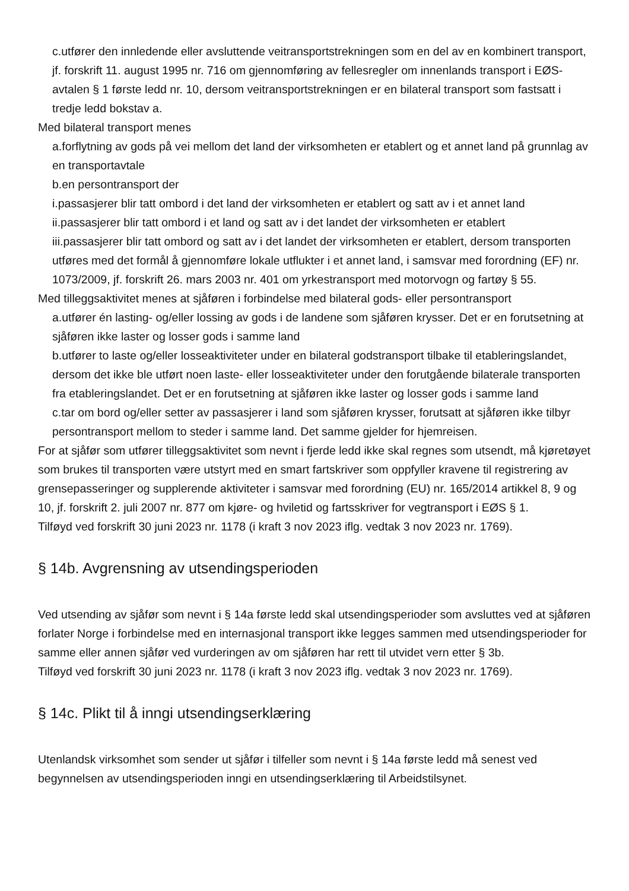c.utfører den innledende eller avsluttende veitransportstrekningen som en del av en kombinert transport, jf. forskrift 11. august 1995 nr. 716 om gjennomføring av fellesregler om innenlands transport i EØS-avtalen § 1 første ledd nr. 10, dersom veitransportstrekningen er en bilateral transport som fastsatt i tredje ledd bokstav a.
Med bilateral transport menes
a.forflytning av gods på vei mellom det land der virksomheten er etablert og et annet land på grunnlag av en transportavtale
b.en persontransport der
i.passasjerer blir tatt ombord i det land der virksomheten er etablert og satt av i et annet land
ii.passasjerer blir tatt ombord i et land og satt av i det landet der virksomheten er etablert
iii.passasjerer blir tatt ombord og satt av i det landet der virksomheten er etablert, dersom transporten utføres med det formål å gjennomføre lokale utflukter i et annet land, i samsvar med forordning (EF) nr. 1073/2009, jf. forskrift 26. mars 2003 nr. 401 om yrkestransport med motorvogn og fartøy § 55.
Med tilleggsaktivitet menes at sjåføren i forbindelse med bilateral gods- eller persontransport
a.utfører én lasting- og/eller lossing av gods i de landene som sjåføren krysser. Det er en forutsetning at sjåføren ikke laster og losser gods i samme land
b.utfører to laste og/eller losseaktiviteter under en bilateral godstransport tilbake til etableringslandet, dersom det ikke ble utført noen laste- eller losseaktiviteter under den forutgående bilaterale transporten fra etableringslandet. Det er en forutsetning at sjåføren ikke laster og losser gods i samme land
c.tar om bord og/eller setter av passasjerer i land som sjåføren krysser, forutsatt at sjåføren ikke tilbyr persontransport mellom to steder i samme land. Det samme gjelder for hjemreisen.
For at sjåfør som utfører tilleggsaktivitet som nevnt i fjerde ledd ikke skal regnes som utsendt, må kjøretøyet som brukes til transporten være utstyrt med en smart fartskriver som oppfyller kravene til registrering av grensepasseringer og supplerende aktiviteter i samsvar med forordning (EU) nr. 165/2014 artikkel 8, 9 og 10, jf. forskrift 2. juli 2007 nr. 877 om kjøre- og hviletid og fartsskriver for vegtransport i EØS § 1.
Tilføyd ved forskrift 30 juni 2023 nr. 1178 (i kraft 3 nov 2023 iflg. vedtak 3 nov 2023 nr. 1769).
§ 14b. Avgrensning av utsendingsperioden
Ved utsending av sjåfør som nevnt i § 14a første ledd skal utsendingsperioder som avsluttes ved at sjåføren forlater Norge i forbindelse med en internasjonal transport ikke legges sammen med utsendingsperioder for samme eller annen sjåfør ved vurderingen av om sjåføren har rett til utvidet vern etter § 3b.
Tilføyd ved forskrift 30 juni 2023 nr. 1178 (i kraft 3 nov 2023 iflg. vedtak 3 nov 2023 nr. 1769).
§ 14c. Plikt til å inngi utsendingserklæring
Utenlandsk virksomhet som sender ut sjåfør i tilfeller som nevnt i § 14a første ledd må senest ved begynnelsen av utsendingsperioden inngi en utsendingserklæring til Arbeidstilsynet.